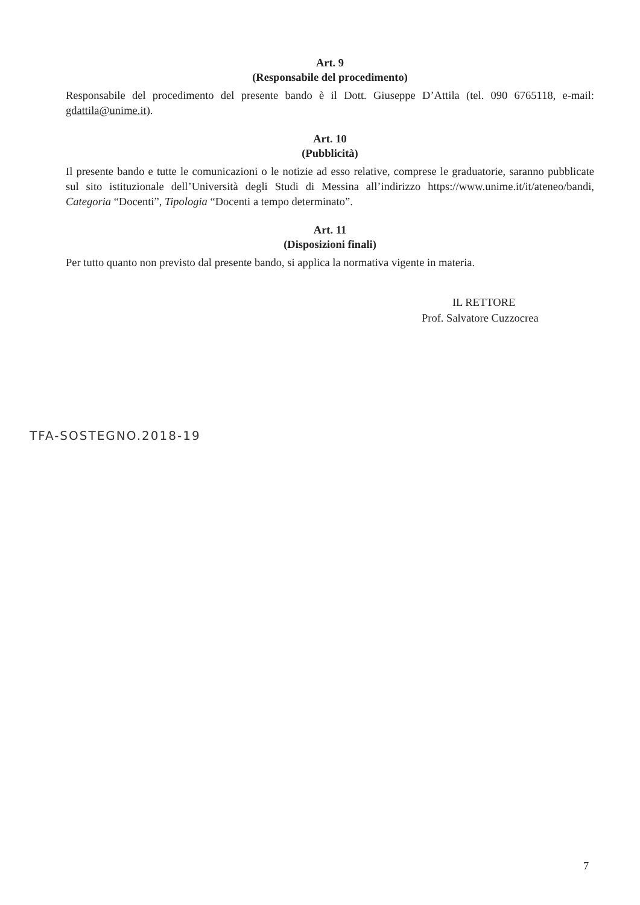Art. 9
(Responsabile del procedimento)
Responsabile del procedimento del presente bando è il Dott. Giuseppe D’Attila (tel. 090 6765118, e-mail: gdattila@unime.it).
Art. 10
(Pubblicità)
Il presente bando e tutte le comunicazioni o le notizie ad esso relative, comprese le graduatorie, saranno pubblicate sul sito istituzionale dell’Università degli Studi di Messina all’indirizzo https://www.unime.it/it/ateneo/bandi, Categoria “Docenti”, Tipologia “Docenti a tempo determinato”.
Art. 11
(Disposizioni finali)
Per tutto quanto non previsto dal presente bando, si applica la normativa vigente in materia.
IL RETTORE
Prof. Salvatore Cuzzocrea
TFA-SOSTEGNO.2018-19
7